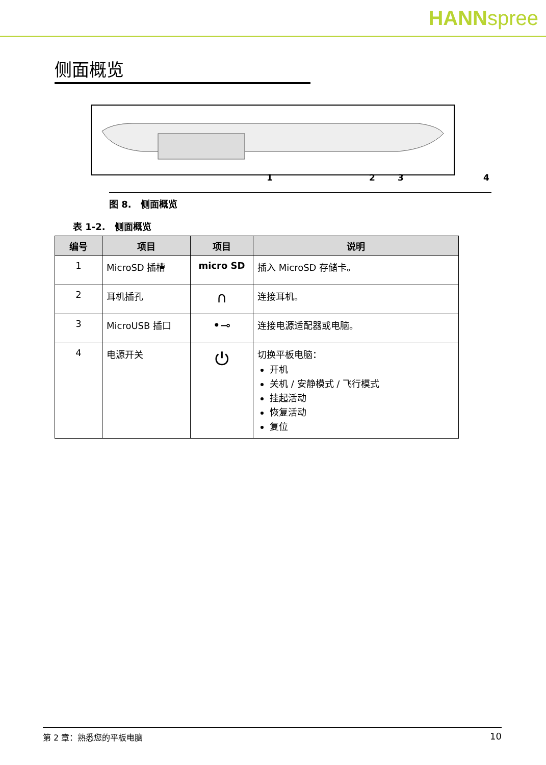HANNspree
侧面概览
1 2 3 4
图 8.　侧面概览
表 1-2.　侧面概览
| 编号 | 项目 | 项目 | 说明 |
| --- | --- | --- | --- |
| 1 | MicroSD 插槽 | micro SD | 插入 MicroSD 存储卡。 |
| 2 | 耳机插孔 | ∩ | 连接耳机。 |
| 3 | MicroUSB 插口 | •⊸ | 连接电源适配器或电脑。 |
| 4 | 电源开关 | ⏻ | 切换平板电脑： 开机 关机 / 安静模式 / 飞行模式 挂起活动 恢复活动 复位 |
第 2 章：熟悉您的平板电脑 10